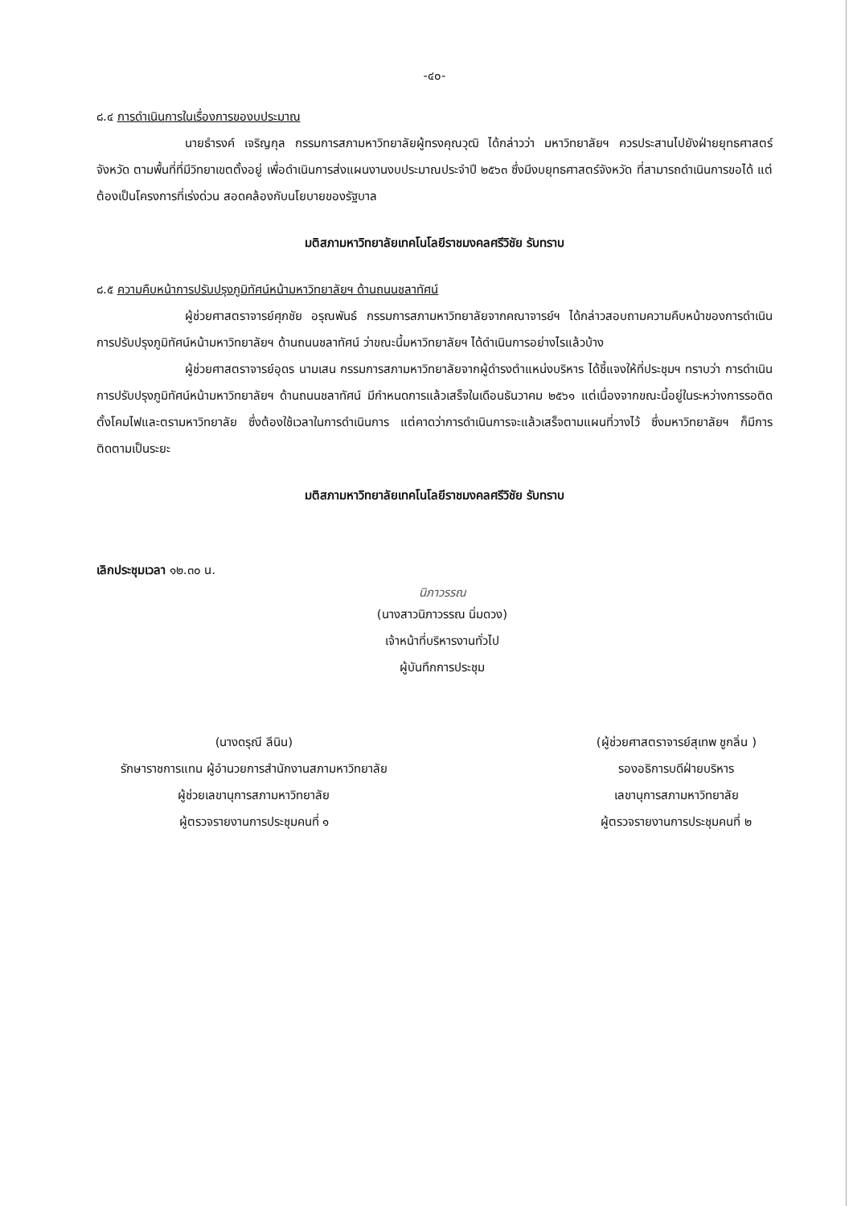-๔๐-
๘.๔ การดำเนินการในเรื่องการของบประมาณ
นายธำรงค์ เจริญกุล กรรมการสภามหาวิทยาลัยผู้ทรงคุณวุฒิ ได้กล่าวว่า มหาวิทยาลัยฯ ควรประสานไปยังฝ่ายยุทธศาสตร์จังหวัด ตามพื้นที่ที่มีวิทยาเขตตั้งอยู่ เพื่อดำเนินการส่งแผนงานงบประมาณประจำปี ๒๕๖๓ ซึ่งมีงบยุทธศาสตร์จังหวัด ที่สามารถดำเนินการขอได้ แต่ต้องเป็นโครงการที่เร่งด่วน สอดคล้องกับนโยบายของรัฐบาล
มติสภามหาวิทยาลัยเทคโนโลยีราชมงคลศรีวิชัย รับทราบ
๘.๕ ความคืบหน้าการปรับปรุงภูมิทัศน์หน้ามหาวิทยาลัยฯ ด้านถนนชลาทัศน์
ผู้ช่วยศาสตราจารย์ศุภชัย อรุณพันธ์ กรรมการสภามหาวิทยาลัยจากคณาจารย์ฯ ได้กล่าวสอบถามความคืบหน้าของการดำเนินการปรับปรุงภูมิทัศน์หน้ามหาวิทยาลัยฯ ด้านถนนชลาทัศน์ ว่าขณะนี้มหาวิทยาลัยฯ ได้ดำเนินการอย่างไรแล้วบ้าง
ผู้ช่วยศาสตราจารย์อุดร นามเสน กรรมการสภามหาวิทยาลัยจากผู้ดำรงตำแหน่งบริหาร ได้ชี้แจงให้ที่ประชุมฯ ทราบว่า การดำเนินการปรับปรุงภูมิทัศน์หน้ามหาวิทยาลัยฯ ด้านถนนชลาทัศน์ มีกำหนดการแล้วเสร็จในเดือนธันวาคม ๒๕๖๑ แต่เนื่องจากขณะนี้อยู่ในระหว่างการรอติดตั้งโคมไฟและตรามหาวิทยาลัย ซึ่งต้องใช้เวลาในการดำเนินการ แต่คาดว่าการดำเนินการจะแล้วเสร็จตามแผนที่วางไว้ ซึ่งมหาวิทยาลัยฯ ก็มีการติดตามเป็นระยะ
มติสภามหาวิทยาลัยเทคโนโลยีราชมงคลศรีวิชัย รับทราบ
เลิกประชุมเวลา ๑๒.๓๐ น.
นิภาวรรณ
(นางสาวนิภาวรรณ นิ่มดวง)
เจ้าหน้าที่บริหารงานทั่วไป
ผู้บันทึกการประชุม
(นางดรุณี ลีนิน)
รักษาราชการแทน ผู้อำนวยการสำนักงานสภามหาวิทยาลัย
ผู้ช่วยเลขานุการสภามหาวิทยาลัย
ผู้ตรวจรายงานการประชุมคนที่ ๑
(ผู้ช่วยศาสตราจารย์สุเทพ ชูกลิ่น )
รองอธิการบดีฝ่ายบริหาร
เลขานุการสภามหาวิทยาลัย
ผู้ตรวจรายงานการประชุมคนที่ ๒